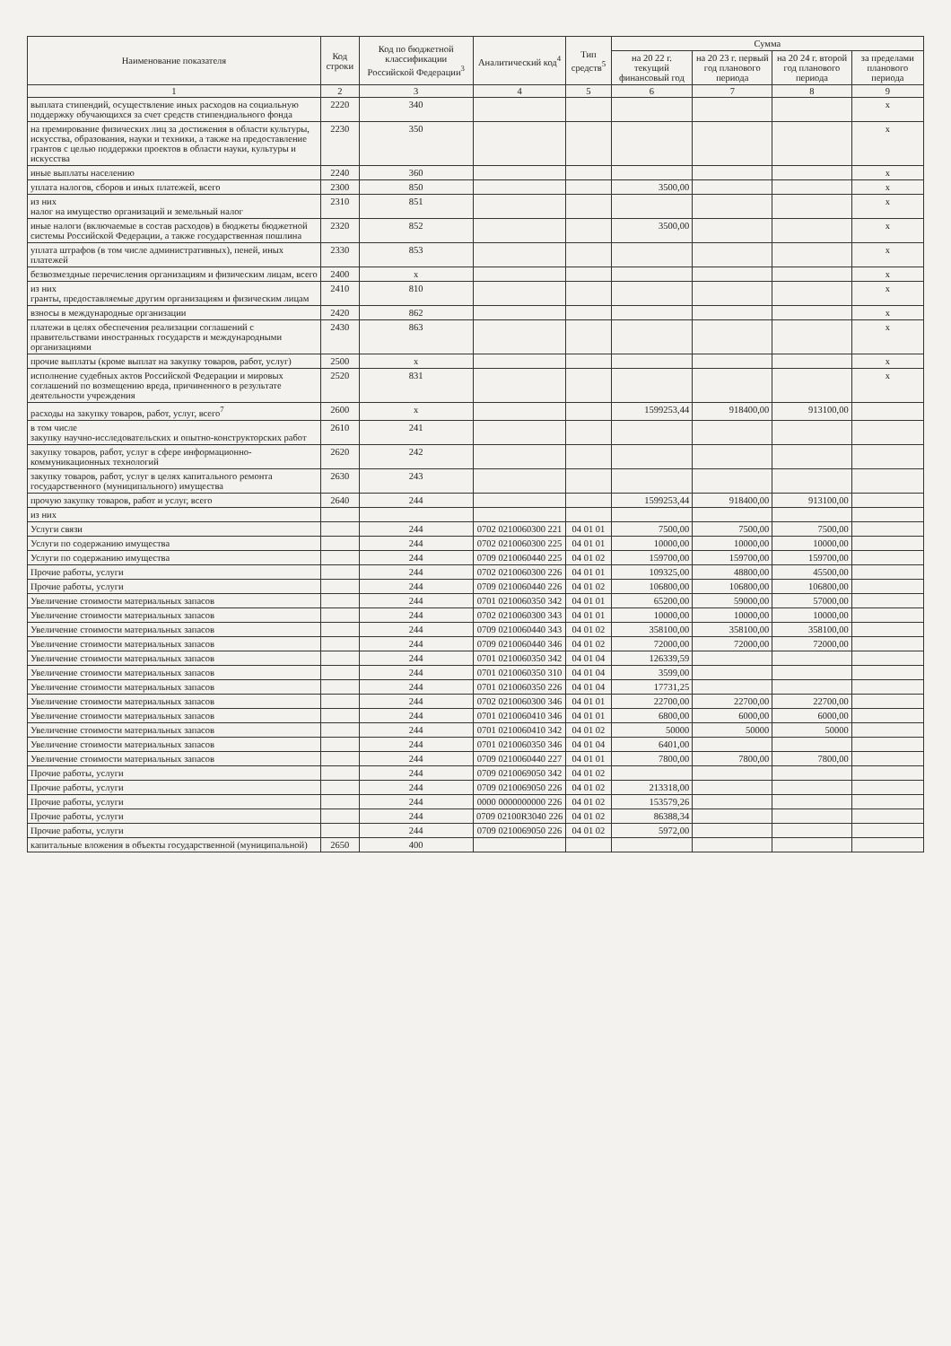| Наименование показателя | Код строки | Код по бюджетной классификации Российской Федерации<sup>3</sup> | Аналитический код<sup>4</sup> | Тип средств<sup>5</sup> | Сумма | | | |
| --- | --- | --- | --- | --- | --- | --- | --- | --- |
| | | | | | на 20 22 г. текущий финансовый год | на 20 23 г. первый год планового периода | на 20 24 г. второй год планового периода | за пределами планового периода |
| 1 | 2 | 3 | 4 | 5 | 6 | 7 | 8 | 9 |
| выплата стипендий, осуществление иных расходов на социальную поддержку обучающихся за счет средств стипендиального фонда | 2220 | 340 | | | | | | x |
| на премирование физических лиц за достижения в области культуры, искусства, образования, науки и техники, а также на предоставление грантов с целью поддержки проектов в области науки, культуры и искусства | 2230 | 350 | | | | | | x |
| иные выплаты населению | 2240 | 360 | | | | | | x |
| уплата налогов, сборов и иных платежей, всего | 2300 | 850 | | | 3500,00 | | | x |
| из них налог на имущество организаций и земельный налог | 2310 | 851 | | | | | | x |
| иные налоги (включаемые в состав расходов) в бюджеты бюджетной системы Российской Федерации, а также государственная пошлина | 2320 | 852 | | | 3500,00 | | | x |
| уплата штрафов (в том числе административных), пеней, иных платежей | 2330 | 853 | | | | | | x |
| безвозмездные перечисления организациям и физическим лицам, всего | 2400 | x | | | | | | x |
| из них гранты, предоставляемые другим организациям и физическим лицам | 2410 | 810 | | | | | | x |
| взносы в международные организации | 2420 | 862 | | | | | | x |
| платежи в целях обеспечения реализации соглашений с правительствами иностранных государств и международными организациями | 2430 | 863 | | | | | | x |
| прочие выплаты (кроме выплат на закупку товаров, работ, услуг) | 2500 | x | | | | | | x |
| исполнение судебных актов Российской Федерации и мировых соглашений по возмещению вреда, причиненного в результате деятельности учреждения | 2520 | 831 | | | | | | x |
| расходы на закупку товаров, работ, услуг, всего<sup>7</sup> | 2600 | x | | | 1599253,44 | 918400,00 | 913100,00 | |
| в том числе закупку научно-исследовательских и опытно-конструкторских работ | 2610 | 241 | | | | | | |
| закупку товаров, работ, услуг в сфере информационно-коммуникационных технологий | 2620 | 242 | | | | | | |
| закупку товаров, работ, услуг в целях капитального ремонта государственного (муниципального) имущества | 2630 | 243 | | | | | | |
| прочую закупку товаров, работ и услуг, всего | 2640 | 244 | | | 1599253,44 | 918400,00 | 913100,00 | |
| из них | | | | | | | | |
| Услуги связи | | 244 | 0702 0210060300 221 | 04 01 01 | 7500,00 | 7500,00 | 7500,00 | |
| Услуги по содержанию имущества | | 244 | 0702 0210060300 225 | 04 01 01 | 10000,00 | 10000,00 | 10000,00 | |
| Услуги по содержанию имущества | | 244 | 0709 0210060440 225 | 04 01 02 | 159700,00 | 159700,00 | 159700,00 | |
| Прочие работы, услуги | | 244 | 0702 0210060300 226 | 04 01 01 | 109325,00 | 48800,00 | 45500,00 | |
| Прочие работы, услуги | | 244 | 0709 0210060440 226 | 04 01 02 | 106800,00 | 106800,00 | 106800,00 | |
| Увеличение стоимости материальных запасов | | 244 | 0701 0210060350 342 | 04 01 01 | 65200,00 | 59000,00 | 57000,00 | |
| Увеличение стоимости материальных запасов | | 244 | 0702 0210060300 343 | 04 01 01 | 10000,00 | 10000,00 | 10000,00 | |
| Увеличение стоимости материальных запасов | | 244 | 0709 0210060440 343 | 04 01 02 | 358100,00 | 358100,00 | 358100,00 | |
| Увеличение стоимости материальных запасов | | 244 | 0709 0210060440 346 | 04 01 02 | 72000,00 | 72000,00 | 72000,00 | |
| Увеличение стоимости материальных запасов | | 244 | 0701 0210060350 342 | 04 01 04 | 126339,59 | | | |
| Увеличение стоимости материальных запасов | | 244 | 0701 0210060350 310 | 04 01 04 | 3599,00 | | | |
| Увеличение стоимости материальных запасов | | 244 | 0701 0210060350 226 | 04 01 04 | 17731,25 | | | |
| Увеличение стоимости материальных запасов | | 244 | 0702 0210060300 346 | 04 01 01 | 22700,00 | 22700,00 | 22700,00 | |
| Увеличение стоимости материальных запасов | | 244 | 0701 0210060410 346 | 04 01 01 | 6800,00 | 6000,00 | 6000,00 | |
| Увеличение стоимости материальных запасов | | 244 | 0701 0210060410 342 | 04 01 02 | 50000 | 50000 | 50000 | |
| Увеличение стоимости материальных запасов | | 244 | 0701 0210060350 346 | 04 01 04 | 6401,00 | | | |
| Увеличение стоимости материальных запасов | | 244 | 0709 0210060440 227 | 04 01 01 | 7800,00 | 7800,00 | 7800,00 | |
| Прочие работы, услуги | | 244 | 0709 0210069050 342 | 04 01 02 | | | | |
| Прочие работы, услуги | | 244 | 0709 0210069050 226 | 04 01 02 | 213318,00 | | | |
| Прочие работы, услуги | | 244 | 0000 0000000000 226 | 04 01 02 | 153579,26 | | | |
| Прочие работы, услуги | | 244 | 0709 02100R3040 226 | 04 01 02 | 86388,34 | | | |
| Прочие работы, услуги | | 244 | 0709 0210069050 226 | 04 01 02 | 5972,00 | | | |
| капитальные вложения в объекты государственной (муниципальной) | 2650 | 400 | | | | | | |